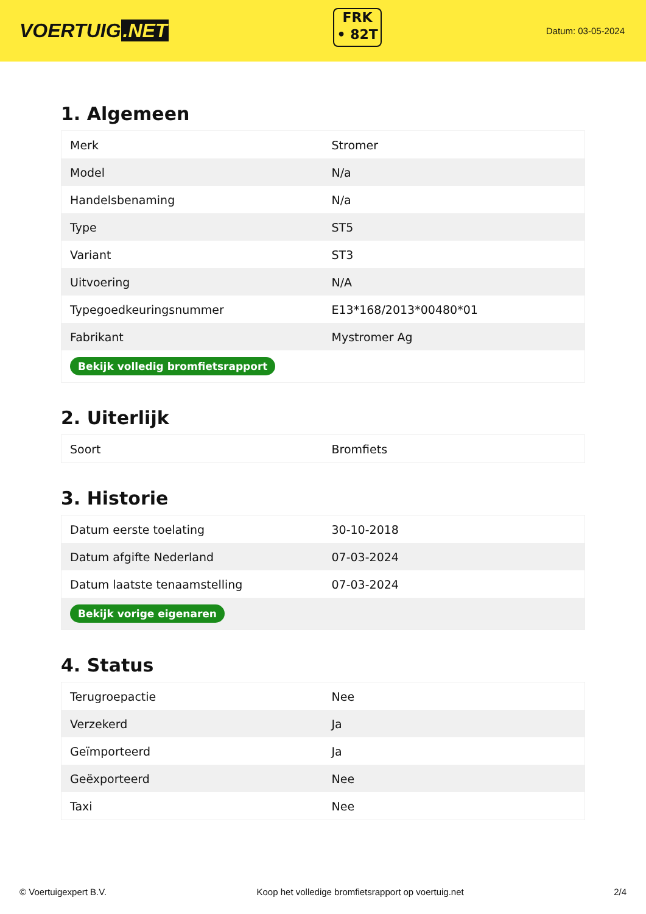VOERTUIG.NET
FRK
• 82T
Datum: 03-05-2024
1. Algemeen
| Merk | Stromer |
| Model | N/a |
| Handelsbenaming | N/a |
| Type | ST5 |
| Variant | ST3 |
| Uitvoering | N/A |
| Typegoedkeuringsnummer | E13*168/2013*00480*01 |
| Fabrikant | Mystromer Ag |
| Bekijk volledig bromfietsrapport | |
2. Uiterlijk
| Soort | Bromfiets |
3. Historie
| Datum eerste toelating | 30-10-2018 |
| Datum afgifte Nederland | 07-03-2024 |
| Datum laatste tenaamstelling | 07-03-2024 |
| Bekijk vorige eigenaren | |
4. Status
| Terugroepactie | Nee |
| Verzekerd | Ja |
| Geïmporteerd | Ja |
| Geëxporteerd | Nee |
| Taxi | Nee |
© Voertuigexpert B.V. Koop het volledige bromfietsrapport op voertuig.net 2/4